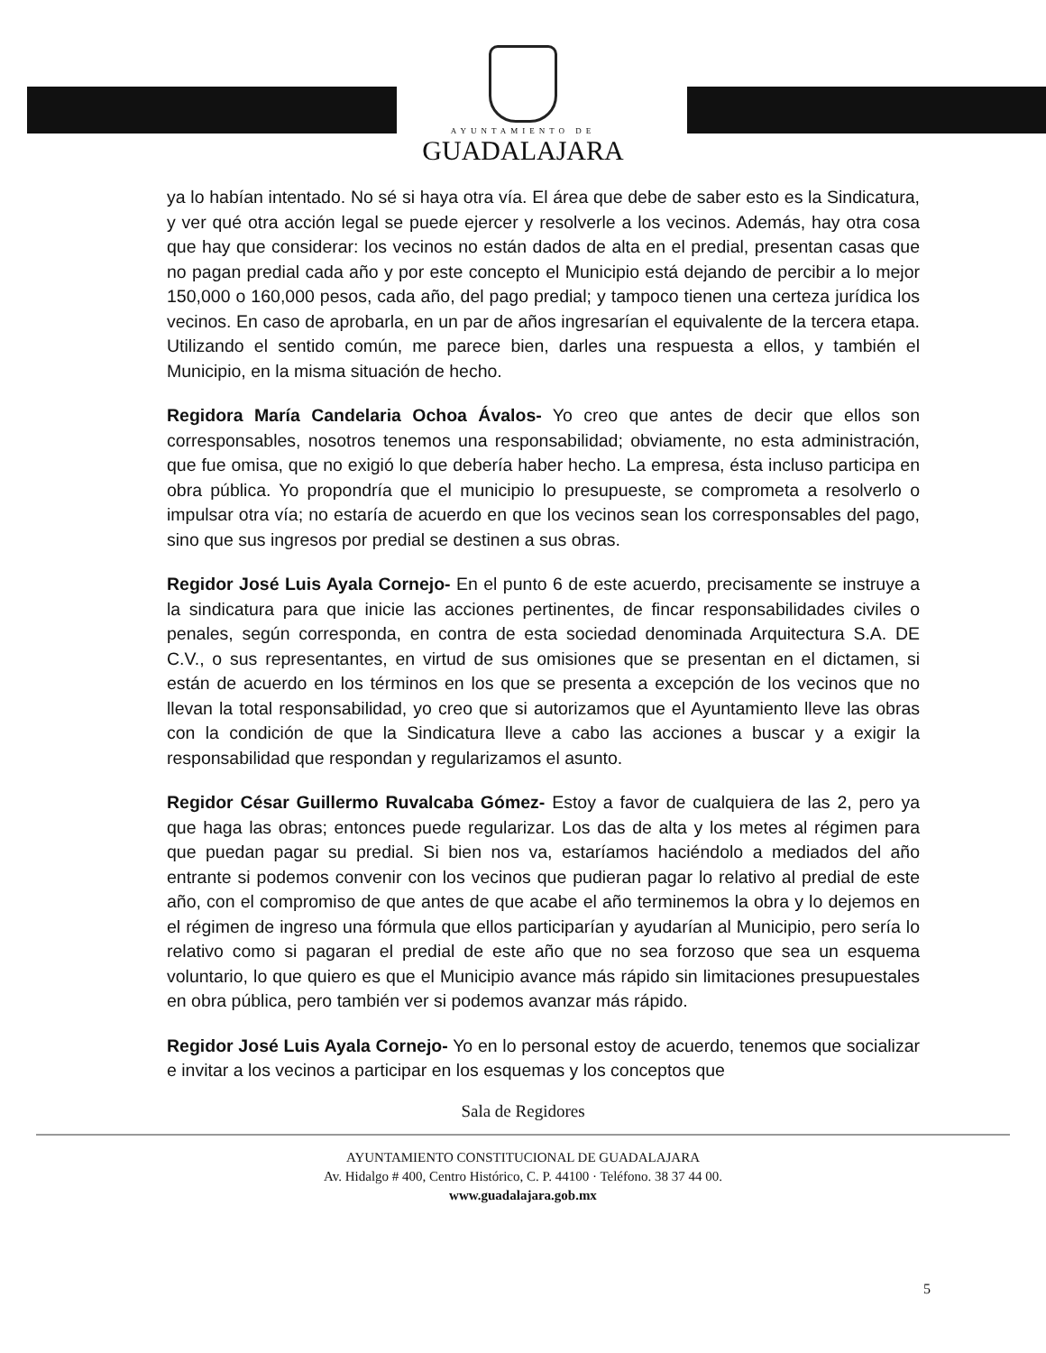AYUNTAMIENTO DE
GUADALAJARA
ya lo habían intentado. No sé si haya otra vía. El área que debe de saber esto es la Sindicatura, y ver qué otra acción legal se puede ejercer y resolverle a los vecinos. Además, hay otra cosa que hay que considerar: los vecinos no están dados de alta en el predial, presentan casas que no pagan predial cada año y por este concepto el Municipio está dejando de percibir a lo mejor 150,000 o 160,000 pesos, cada año, del pago predial; y tampoco tienen una certeza jurídica los vecinos. En caso de aprobarla, en un par de años ingresarían el equivalente de la tercera etapa. Utilizando el sentido común, me parece bien, darles una respuesta a ellos, y también el Municipio, en la misma situación de hecho.
Regidora María Candelaria Ochoa Ávalos- Yo creo que antes de decir que ellos son corresponsables, nosotros tenemos una responsabilidad; obviamente, no esta administración, que fue omisa, que no exigió lo que debería haber hecho. La empresa, ésta incluso participa en obra pública. Yo propondría que el municipio lo presupueste, se comprometa a resolverlo o impulsar otra vía; no estaría de acuerdo en que los vecinos sean los corresponsables del pago, sino que sus ingresos por predial se destinen a sus obras.
Regidor José Luis Ayala Cornejo- En el punto 6 de este acuerdo, precisamente se instruye a la sindicatura para que inicie las acciones pertinentes, de fincar responsabilidades civiles o penales, según corresponda, en contra de esta sociedad denominada Arquitectura S.A. DE C.V., o sus representantes, en virtud de sus omisiones que se presentan en el dictamen, si están de acuerdo en los términos en los que se presenta a excepción de los vecinos que no llevan la total responsabilidad, yo creo que si autorizamos que el Ayuntamiento lleve las obras con la condición de que la Sindicatura lleve a cabo las acciones a buscar y a exigir la responsabilidad que respondan y regularizamos el asunto.
Regidor César Guillermo Ruvalcaba Gómez- Estoy a favor de cualquiera de las 2, pero ya que haga las obras; entonces puede regularizar. Los das de alta y los metes al régimen para que puedan pagar su predial. Si bien nos va, estaríamos haciéndolo a mediados del año entrante si podemos convenir con los vecinos que pudieran pagar lo relativo al predial de este año, con el compromiso de que antes de que acabe el año terminemos la obra y lo dejemos en el régimen de ingreso una fórmula que ellos participarían y ayudarían al Municipio, pero sería lo relativo como si pagaran el predial de este año que no sea forzoso que sea un esquema voluntario, lo que quiero es que el Municipio avance más rápido sin limitaciones presupuestales en obra pública, pero también ver si podemos avanzar más rápido.
Regidor José Luis Ayala Cornejo- Yo en lo personal estoy de acuerdo, tenemos que socializar e invitar a los vecinos a participar en los esquemas y los conceptos que
Sala de Regidores
AYUNTAMIENTO CONSTITUCIONAL DE GUADALAJARA
Av. Hidalgo # 400, Centro Histórico, C. P. 44100 · Teléfono. 38 37 44 00.
www.guadalajara.gob.mx
5